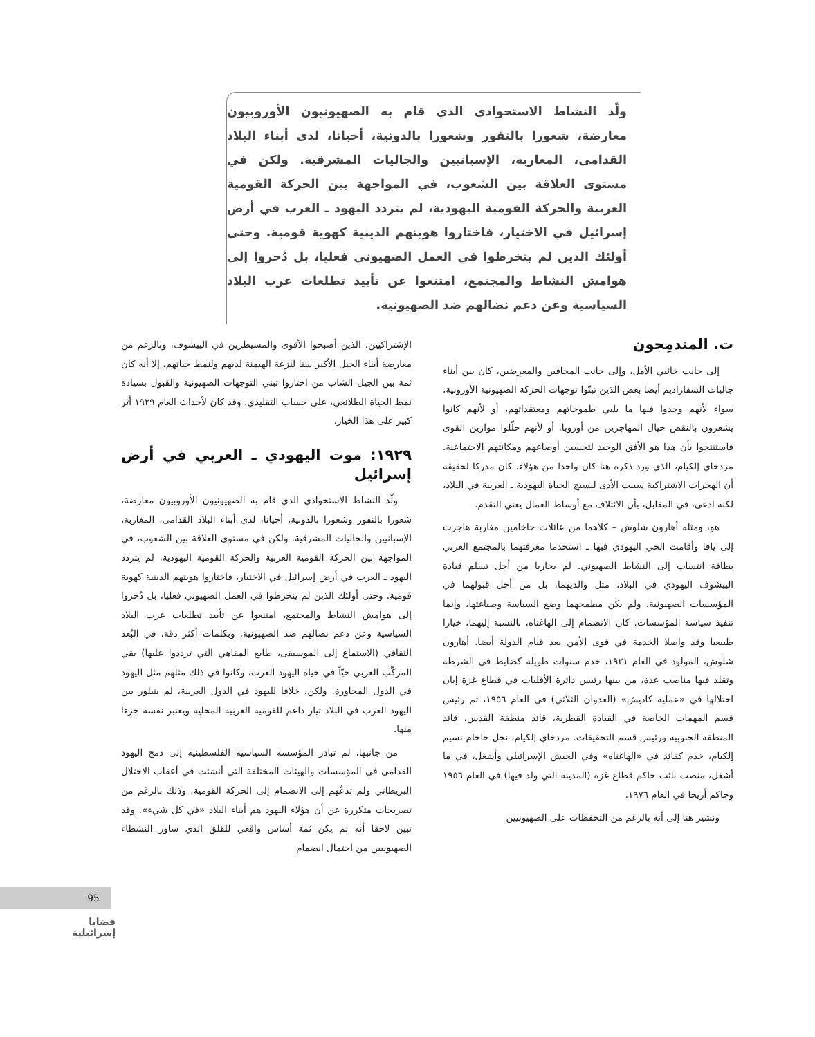ولّد النشاط الاستحواذي الذي قام به الصهيونيون الأوروبيون معارضة، شعورا بالنفور وشعورا بالدونية، أحيانا، لدى أبناء البلاد القدامى، المغاربة، الإسبانيين والجاليات المشرقية. ولكن في مستوى العلاقة بين الشعوب، في المواجهة بين الحركة القومية العربية والحركة القومية اليهودية، لم يتردد اليهود ـ العرب في أرض إسرائيل في الاختيار، فاختاروا هويتهم الدينية كهوية قومية. وحتى أولئك الذين لم ينخرطوا في العمل الصهيوني فعليا، بل دُحروا إلى هوامش النشاط والمجتمع، امتنعوا عن تأييد تطلعات عرب البلاد السياسية وعن دعم نضالهم ضد الصهيونية.
ت. المندمِجون
إلى جانب خائبي الأمل، وإلى جانب المجافين والمعرِضين، كان بين أبناء جاليات السفاراديم أيضا بعض الذين تبنّوا توجهات الحركة الصهيونية الأوروبية، سواء لأنهم وجدوا فيها ما يلبي طموحاتهم ومعتقداتهم، أو لأنهم كانوا يشعرون بالنقص حيال المهاجرين من أوروبا، أو لأنهم حلّلوا موازين القوى فاستنتجوا بأن هذا هو الأفق الوحيد لتحسين أوضاعهم ومكانتهم الاجتماعية. مردخاي إلكيام، الذي ورد ذكره هنا كان واحدا من هؤلاء. كان مدركا لحقيقة أن الهجرات الاشتراكية سببت الأذى لنسيج الحياة اليهودية ـ العربية في البلاد، لكنه ادعى، في المقابل، بأن الائتلاف مع أوساط العمال يعني التقدم.
هو، ومثله أهارون شلوش – كلاهما من عائلات حاخامين مغاربة هاجرت إلى يافا وأقامت الحي اليهودي فيها ـ استخدما معرفتهما بالمجتمع العربي بطاقة انتساب إلى النشاط الصهيوني. لم يحاربا من أجل تسلم قيادة الييشوف اليهودي في البلاد، مثل والديهما، بل من أجل قبولهما في المؤسسات الصهيونية، ولم يكن مطمحهما وضع السياسة وصياغتها، وإنما تنفيذ سياسة المؤسسات. كان الانضمام إلى الهاغناه، بالنسبة إليهما، خيارا طبيعيا وقد واصلا الخدمة في قوى الأمن بعد قيام الدولة أيضا. أهارون شلوش، المولود في العام ١٩٢١، خدم سنوات طويلة كضابط في الشرطة وتقلد فيها مناصب عدة، من بينها رئيس دائرة الأقليات في قطاع غزة إبان احتلالها في «عملية كاديش» (العدوان الثلاثي) في العام ١٩٥٦، ثم رئيس قسم المهمات الخاصة في القيادة القطرية، قائد منطقة القدس، قائد المنطقة الجنوبية ورئيس قسم التحقيقات. مردخاي إلكيام، نجل حاخام نسيم إلكيام، خدم كقائد في «الهاغناه» وفي الجيش الإسرائيلي وأشغل، في ما أشغل، منصب نائب حاكم قطاع غزة (المدينة التي ولد فيها) في العام ١٩٥٦ وحاكم أريحا في العام ١٩٧٦.
ونشير هنا إلى أنه بالرغم من التحفظات على الصهيونيين
الإشتراكيين، الذين أصبحوا الأقوى والمسيطرين في الييشوف، وبالرغم من معارضة أبناء الجيل الأكبر سنا لنزعة الهيمنة لديهم ولنمط حياتهم، إلا أنه كان ثمة بين الجيل الشاب من اختاروا تبني التوجهات الصهيونية والقبول بسيادة نمط الحياة الطلائعي، على حساب التقليدي. وقد كان لأحداث العام ١٩٢٩ أثر كبير على هذا الخيار.
١٩٢٩: موت اليهودي ـ العربي في أرض إسرائيل
ولّد النشاط الاستحواذي الذي قام به الصهيونيون الأوروبيون معارضة، شعورا بالنفور وشعورا بالدونية، أحيانا، لدى أبناء البلاد القدامى، المغاربة، الإسبانيين والجاليات المشرقية. ولكن في مستوى العلاقة بين الشعوب، في المواجهة بين الحركة القومية العربية والحركة القومية اليهودية، لم يتردد اليهود ـ العرب في أرض إسرائيل في الاختيار، فاختاروا هويتهم الدينية كهوية قومية. وحتى أولئك الذين لم ينخرطوا في العمل الصهيوني فعليا، بل دُحروا إلى هوامش النشاط والمجتمع، امتنعوا عن تأييد تطلعات عرب البلاد السياسية وعن دعم نضالهم ضد الصهيونية. وبكلمات أكثر دقة، في البُعد الثقافي (الاستماع إلى الموسيقى، طابع المقاهي التي ترددوا عليها) بقي المركّب العربي حيّاً في حياة اليهود العرب، وكانوا في ذلك مثلهم مثل اليهود في الدول المجاورة. ولكن، خلافا لليهود في الدول العربية، لم يتبلور بين اليهود العرب في البلاد تيار داعم للقومية العربية المحلية ويعتبر نفسه جزءا منها.
من جانبها، لم تبادر المؤسسة السياسية الفلسطينية إلى دمج اليهود القدامى في المؤسسات والهيئات المختلفة التي أنشئت في أعقاب الاحتلال البريطاني ولم تدعُهم إلى الانضمام إلى الحركة القومية، وذلك بالرغم من تصريحات متكررة عن أن هؤلاء اليهود هم أبناء البلاد «في كل شيء». وقد تبين لاحقا أنه لم يكن ثمة أساس واقعي للقلق الذي ساور النشطاء الصهيونيين من احتمال انضمام
95
قضايا
إسرائيلية